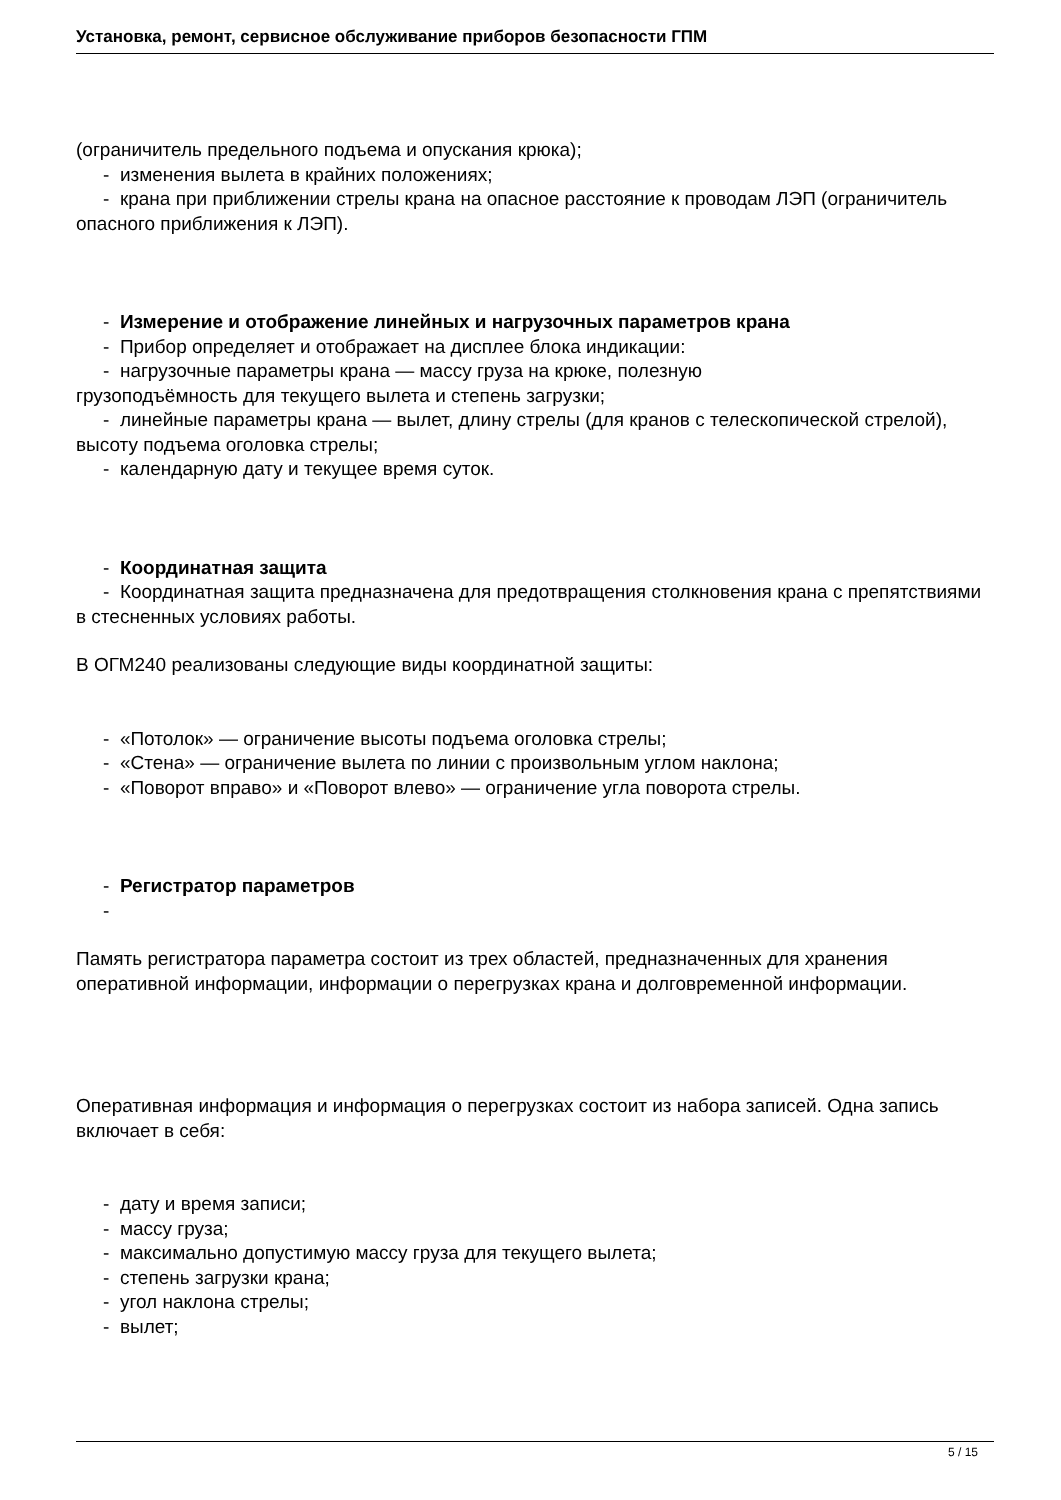Установка, ремонт, сервисное обслуживание приборов безопасности ГПМ
(ограничитель предельного подъема и опускания крюка);
- изменения вылета в крайних положениях;
- крана при приближении стрелы крана на опасное расстояние к проводам ЛЭП (ограничитель опасного приближения к ЛЭП).
- Измерение и отображение линейных и нагрузочных параметров крана
- Прибор определяет и отображает на дисплее блока индикации:
- нагрузочные параметры крана — массу груза на крюке, полезную
грузоподъёмность для текущего вылета и степень загрузки;
- линейные параметры крана — вылет, длину стрелы (для кранов с телескопической стрелой), высоту подъема оголовка стрелы;
- календарную дату и текущее время суток.
- Координатная защита
- Координатная защита предназначена для предотвращения столкновения крана с препятствиями в стесненных условиях работы.
В ОГМ240 реализованы следующие виды координатной защиты:
- «Потолок» — ограничение высоты подъема оголовка стрелы;
- «Стена» — ограничение вылета по линии с произвольным углом наклона;
- «Поворот вправо» и «Поворот влево» — ограничение угла поворота стрелы.
- Регистратор параметров
-
Память регистратора параметра состоит из трех областей, предназначенных для хранения оперативной информации, информации о перегрузках крана и долговременной информации.
Оперативная информация и информация о перегрузках состоит из набора записей. Одна запись включает в себя:
- дату и время записи;
- массу груза;
- максимально допустимую массу груза для текущего вылета;
- степень загрузки крана;
- угол наклона стрелы;
- вылет;
5 / 15